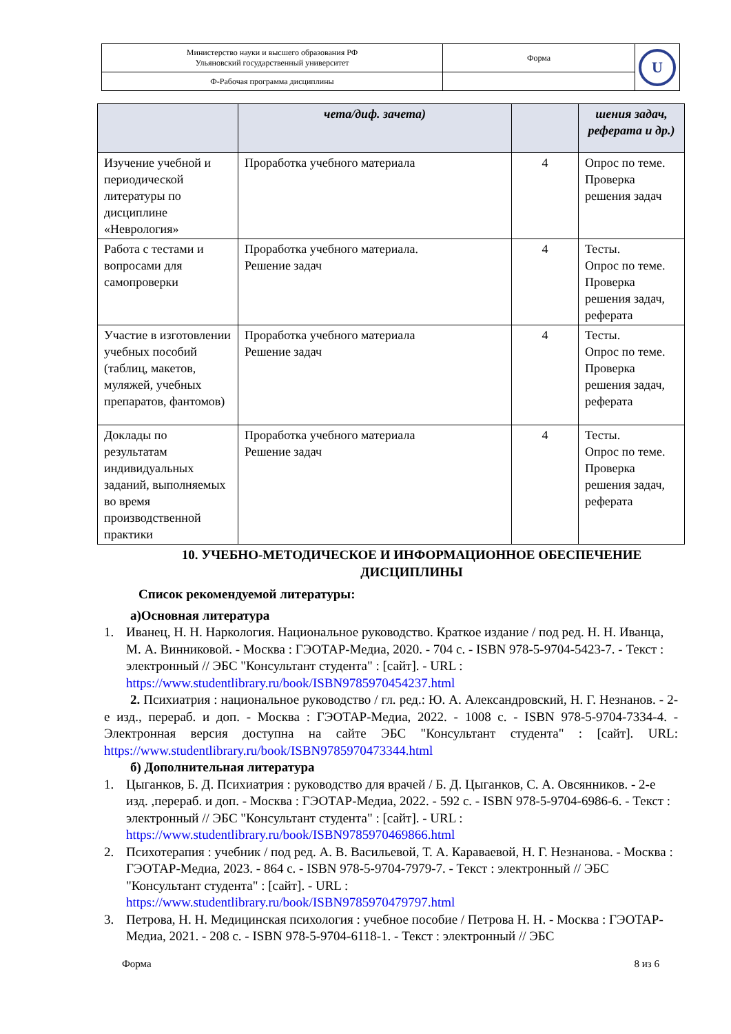| Министерство науки и высшего образования РФ Ульяновский государственный университет | Форма | U |
| Ф-Рабочая программа дисциплины | | |
| | чета/диф. зачета) | | шения задач, реферата и др.) |
| Изучение учебной и периодической литературы по дисциплине «Неврология» | Проработка учебного материала | 4 | Опрос по теме. Проверка решения задач |
| Работа с тестами и вопросами для самопроверки | Проработка учебного материала. Решение задач | 4 | Тесты. Опрос по теме. Проверка решения задач, реферата |
| Участие в изготовлении учебных пособий (таблиц, макетов, муляжей, учебных препаратов, фантомов) | Проработка учебного материала Решение задач | 4 | Тесты. Опрос по теме. Проверка решения задач, реферата |
| Доклады по результатам индивидуальных заданий, выполняемых во время производственной практики | Проработка учебного материала Решение задач | 4 | Тесты. Опрос по теме. Проверка решения задач, реферата |
10. УЧЕБНО-МЕТОДИЧЕСКОЕ И ИНФОРМАЦИОННОЕ ОБЕСПЕЧЕНИЕ ДИСЦИПЛИНЫ
Список рекомендуемой литературы:
а)Основная литература
1. Иванец, Н. Н. Наркология. Национальное руководство. Краткое издание / под ред. Н. Н. Иванца, М. А. Винниковой. - Москва : ГЭОТАР-Медиа, 2020. - 704 с. - ISBN 978-5-9704-5423-7. - Текст : электронный // ЭБС "Консультант студента" : [сайт]. - URL : https://www.studentlibrary.ru/book/ISBN9785970454237.html
2. Психиатрия : национальное руководство / гл. ред.: Ю. А. Александровский, Н. Г. Незнанов. - 2-е изд., перераб. и доп. - Москва : ГЭОТАР-Медиа, 2022. - 1008 с. - ISBN 978-5-9704-7334-4. - Электронная версия доступна на сайте ЭБС "Консультант студента" : [сайт]. URL: https://www.studentlibrary.ru/book/ISBN9785970473344.html
б) Дополнительная литература
1. Цыганков, Б. Д. Психиатрия : руководство для врачей / Б. Д. Цыганков, С. А. Овсянников. - 2-е изд. ,перераб. и доп. - Москва : ГЭОТАР-Медиа, 2022. - 592 с. - ISBN 978-5-9704-6986-6. - Текст : электронный // ЭБС "Консультант студента" : [сайт]. - URL : https://www.studentlibrary.ru/book/ISBN9785970469866.html
2. Психотерапия : учебник / под ред. А. В. Васильевой, Т. А. Караваевой, Н. Г. Незнанова. - Москва : ГЭОТАР-Медиа, 2023. - 864 с. - ISBN 978-5-9704-7979-7. - Текст : электронный // ЭБС "Консультант студента" : [сайт]. - URL : https://www.studentlibrary.ru/book/ISBN9785970479797.html
3. Петрова, Н. Н. Медицинская психология : учебное пособие / Петрова Н. Н. - Москва : ГЭОТАР-Медиа, 2021. - 208 с. - ISBN 978-5-9704-6118-1. - Текст : электронный // ЭБС
Форма 8 из 6